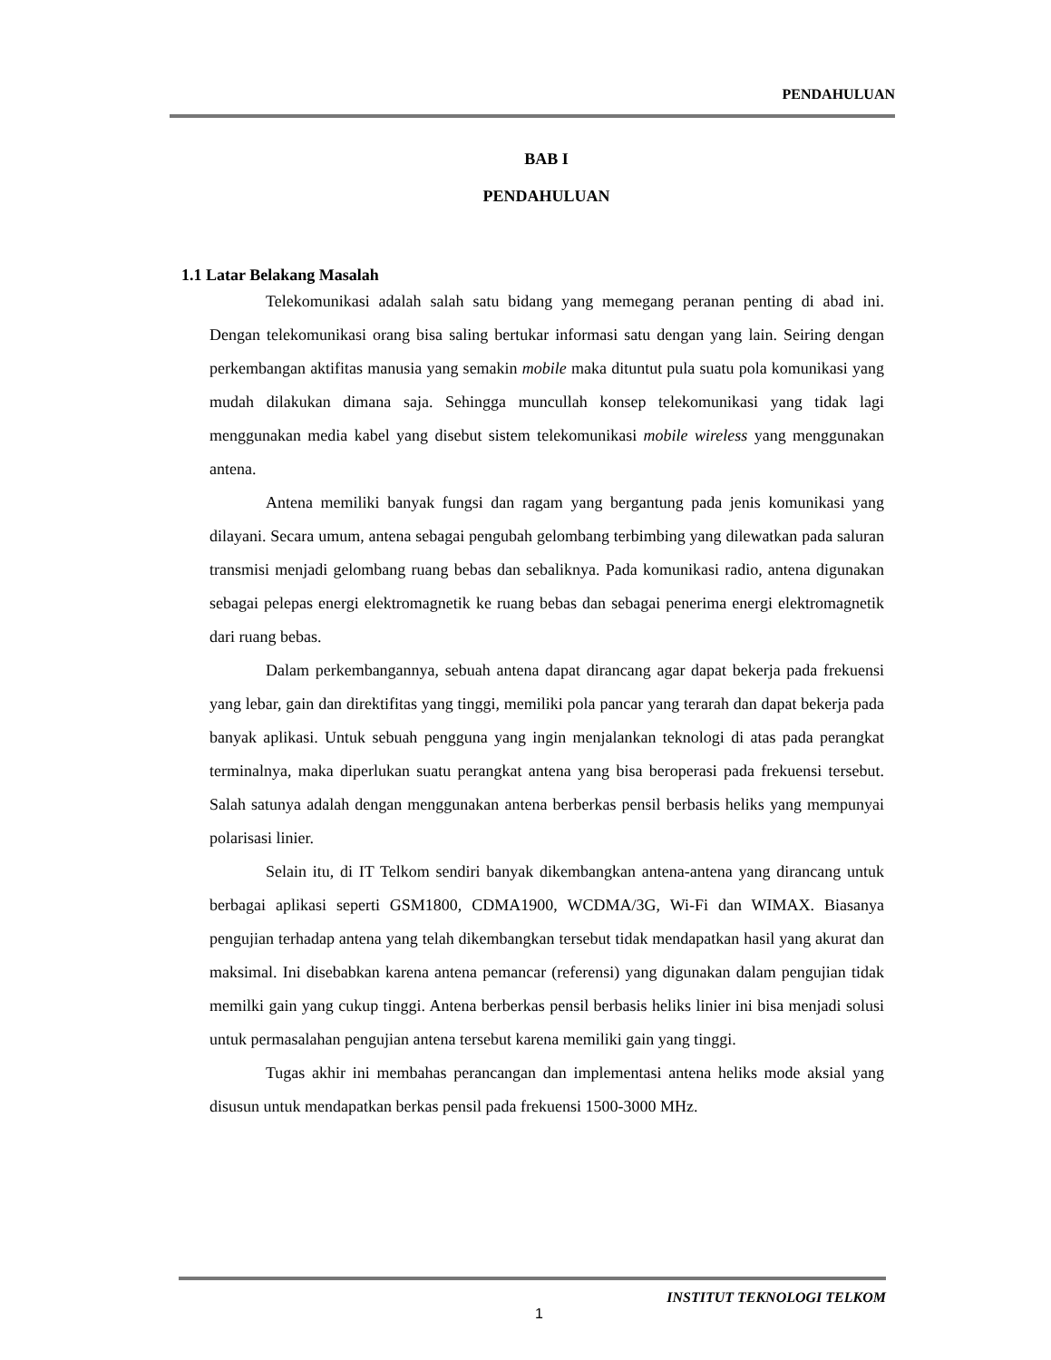PENDAHULUAN
BAB I
PENDAHULUAN
1.1 Latar Belakang Masalah
Telekomunikasi adalah salah satu bidang yang memegang peranan penting di abad ini. Dengan telekomunikasi orang bisa saling bertukar informasi satu dengan yang lain. Seiring dengan perkembangan aktifitas manusia yang semakin mobile maka dituntut pula suatu pola komunikasi yang mudah dilakukan dimana saja. Sehingga muncullah konsep telekomunikasi yang tidak lagi menggunakan media kabel yang disebut sistem telekomunikasi mobile wireless yang menggunakan antena.
Antena memiliki banyak fungsi dan ragam yang bergantung pada jenis komunikasi yang dilayani. Secara umum, antena sebagai pengubah gelombang terbimbing yang dilewatkan pada saluran transmisi menjadi gelombang ruang bebas dan sebaliknya. Pada komunikasi radio, antena digunakan sebagai pelepas energi elektromagnetik ke ruang bebas dan sebagai penerima energi elektromagnetik dari ruang bebas.
Dalam perkembangannya, sebuah antena dapat dirancang agar dapat bekerja pada frekuensi yang lebar, gain dan direktifitas yang tinggi, memiliki pola pancar yang terarah dan dapat bekerja pada banyak aplikasi. Untuk sebuah pengguna yang ingin menjalankan teknologi di atas pada perangkat terminalnya, maka diperlukan suatu perangkat antena yang bisa beroperasi pada frekuensi tersebut. Salah satunya adalah dengan menggunakan antena berberkas pensil berbasis heliks yang mempunyai polarisasi linier.
Selain itu, di IT Telkom sendiri banyak dikembangkan antena-antena yang dirancang untuk berbagai aplikasi seperti GSM1800, CDMA1900, WCDMA/3G, Wi-Fi dan WIMAX. Biasanya pengujian terhadap antena yang telah dikembangkan tersebut tidak mendapatkan hasil yang akurat dan maksimal. Ini disebabkan karena antena pemancar (referensi) yang digunakan dalam pengujian tidak memilki gain yang cukup tinggi. Antena berberkas pensil berbasis heliks linier ini bisa menjadi solusi untuk permasalahan pengujian antena tersebut karena memiliki gain yang tinggi.
Tugas akhir ini membahas perancangan dan implementasi antena heliks mode aksial yang disusun untuk mendapatkan berkas pensil pada frekuensi 1500-3000 MHz.
INSTITUT TEKNOLOGI TELKOM
1